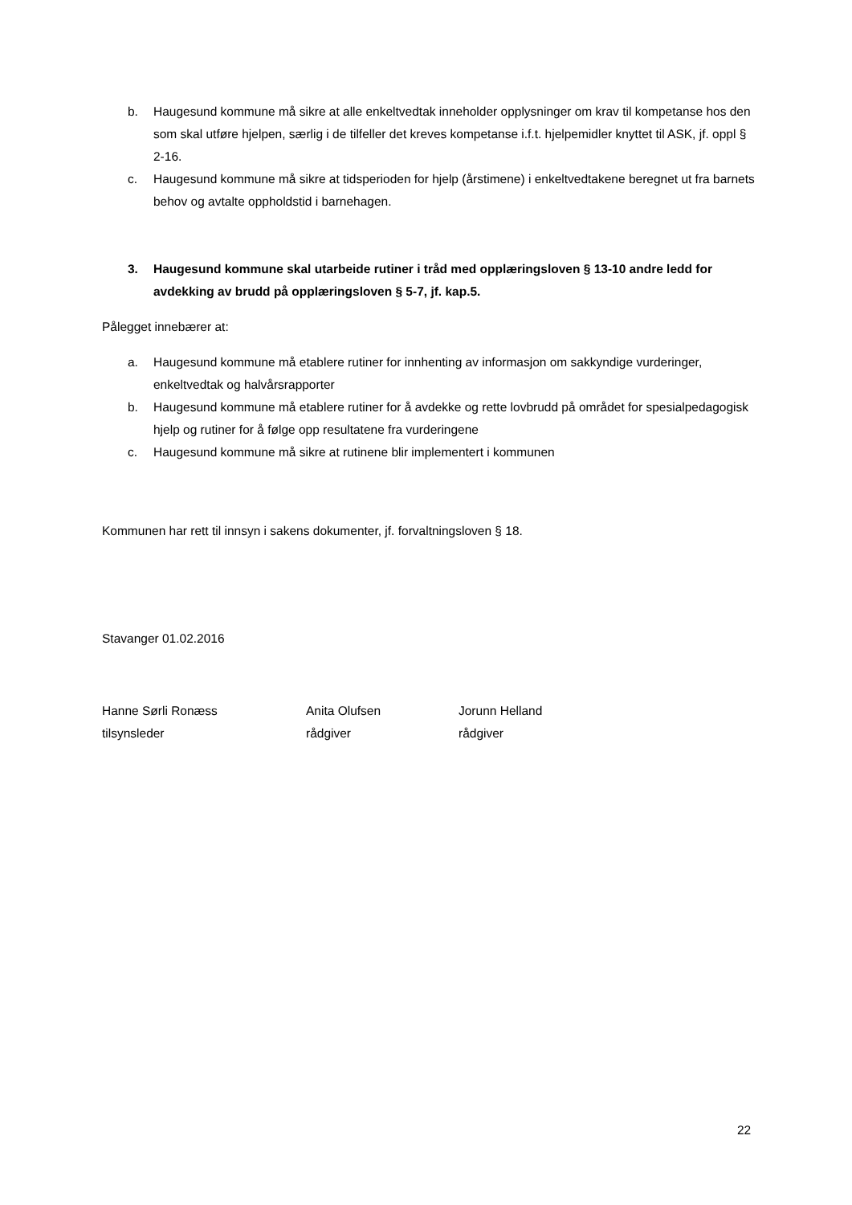b. Haugesund kommune må sikre at alle enkeltvedtak inneholder opplysninger om krav til kompetanse hos den som skal utføre hjelpen, særlig i de tilfeller det kreves kompetanse i.f.t. hjelpemidler knyttet til ASK, jf. oppl § 2-16.
c. Haugesund kommune må sikre at tidsperioden for hjelp (årstimene) i enkeltvedtakene beregnet ut fra barnets behov og avtalte oppholdstid i barnehagen.
3. Haugesund kommune skal utarbeide rutiner i tråd med opplæringsloven § 13-10 andre ledd for avdekking av brudd på opplæringsloven § 5-7, jf. kap.5.
Pålegget innebærer at:
a. Haugesund kommune må etablere rutiner for innhenting av informasjon om sakkyndige vurderinger, enkeltvedtak og halvårsrapporter
b. Haugesund kommune må etablere rutiner for å avdekke og rette lovbrudd på området for spesialpedagogisk hjelp og rutiner for å følge opp resultatene fra vurderingene
c. Haugesund kommune må sikre at rutinene blir implementert i kommunen
Kommunen har rett til innsyn i sakens dokumenter, jf. forvaltningsloven § 18.
Stavanger 01.02.2016
Hanne Sørli Ronæss
tilsynsleder
Anita Olufsen
rådgiver
Jorunn Helland
rådgiver
22